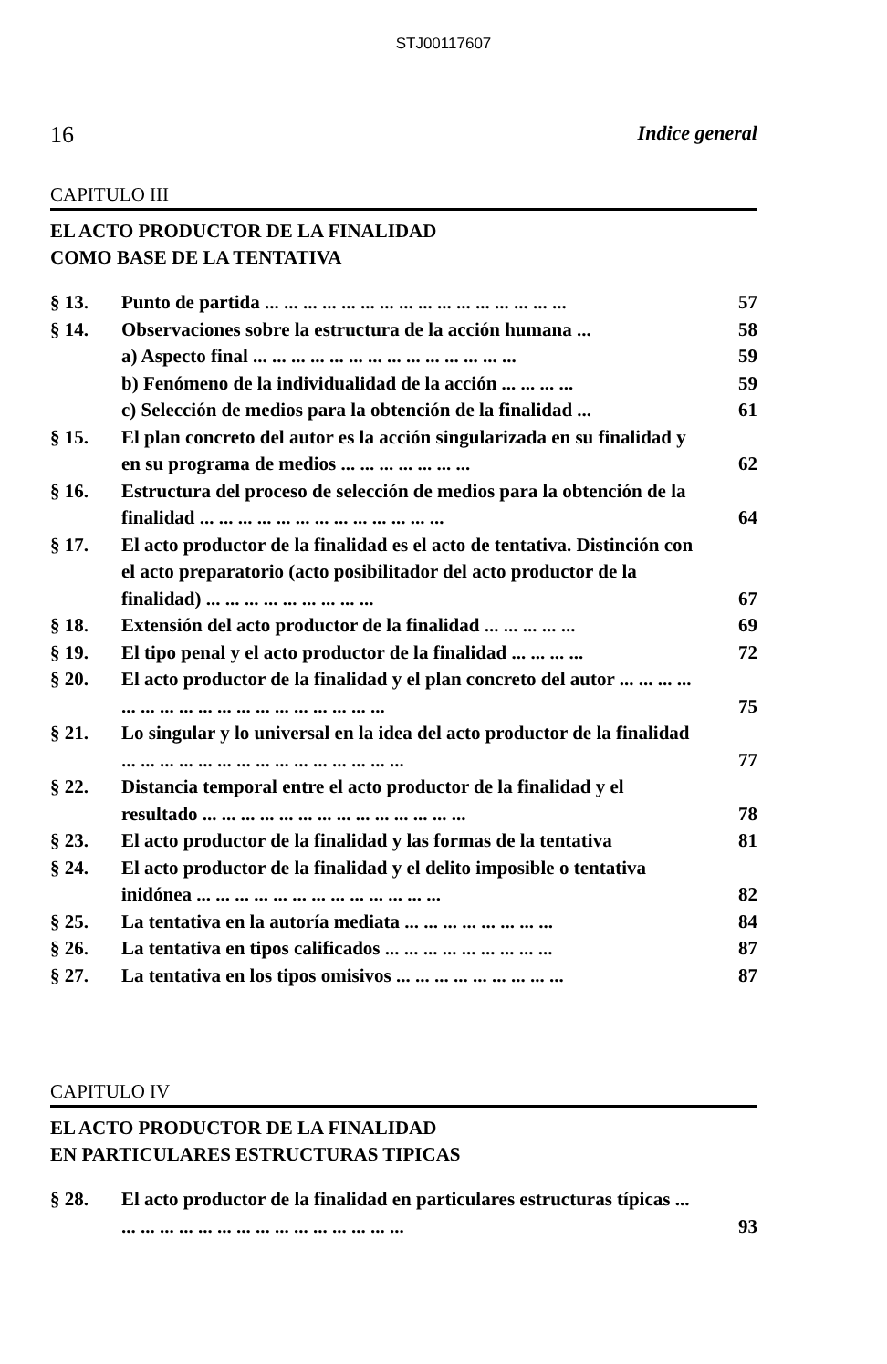STJ00117607
16 Indice general
CAPITULO III
EL ACTO PRODUCTOR DE LA FINALIDAD
COMO BASE DE LA TENTATIVA
| § 13. | Punto de partida ... ... ... ... ... ... ... ... ... ... ... ... ... ... ... ... | 57 |
| § 14. | Observaciones sobre la estructura de la acción humana ... | 58 |
| | a) Aspecto final ... ... ... ... ... ... ... ... ... ... ... ... ... ... | 59 |
| | b) Fenómeno de la individualidad de la acción ... ... ... ... | 59 |
| | c) Selección de medios para la obtención de la finalidad ... | 61 |
| § 15. | El plan concreto del autor es la acción singularizada en su finalidad y en su programa de medios ... ... ... ... ... ... ... | 62 |
| § 16. | Estructura del proceso de selección de medios para la obtención de la finalidad ... ... ... ... ... ... ... ... ... ... ... ... ... | 64 |
| § 17. | El acto productor de la finalidad es el acto de tentativa. Distinción con el acto preparatorio (acto posibilitador del acto productor de la finalidad) ... ... ... ... ... ... ... ... ... | 67 |
| § 18. | Extensión del acto productor de la finalidad ... ... ... ... ... | 69 |
| § 19. | El tipo penal y el acto productor de la finalidad ... ... ... ... | 72 |
| § 20. | El acto productor de la finalidad y el plan concreto del autor ... ... ... ... ... ... ... ... ... ... ... ... ... ... ... ... ... ... | 75 |
| § 21. | Lo singular y lo universal en la idea del acto productor de la finalidad ... ... ... ... ... ... ... ... ... ... ... ... ... ... ... | 77 |
| § 22. | Distancia temporal entre el acto productor de la finalidad y el resultado ... ... ... ... ... ... ... ... ... ... ... ... ... ... | 78 |
| § 23. | El acto productor de la finalidad y las formas de la tentativa | 81 |
| § 24. | El acto productor de la finalidad y el delito imposible o tentativa inidónea ... ... ... ... ... ... ... ... ... ... ... ... ... | 82 |
| § 25. | La tentativa en la autoría mediata ... ... ... ... ... ... ... ... | 84 |
| § 26. | La tentativa en tipos calificados ... ... ... ... ... ... ... ... ... | 87 |
| § 27. | La tentativa en los tipos omisivos ... ... ... ... ... ... ... ... ... | 87 |
CAPITULO IV
EL ACTO PRODUCTOR DE LA FINALIDAD
EN PARTICULARES ESTRUCTURAS TIPICAS
| § 28. | El acto productor de la finalidad en particulares estructuras típicas ... ... ... ... ... ... ... ... ... ... ... ... ... ... ... ... | 93 |